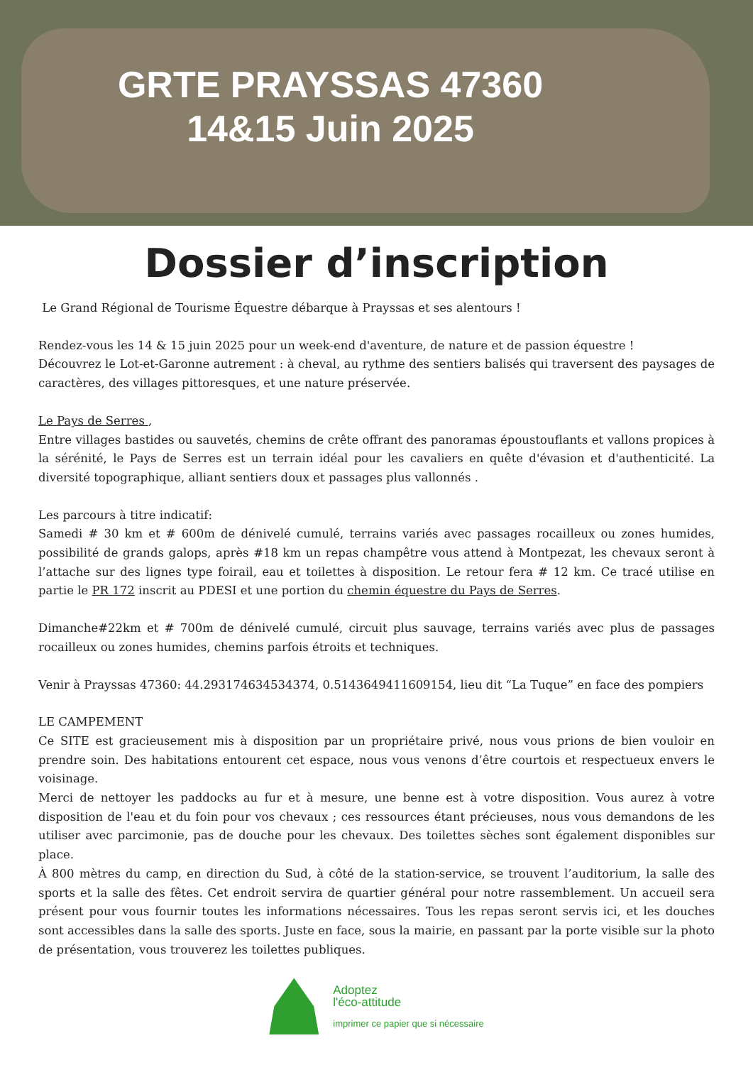GRTE PRAYSSAS 47360
14&15 Juin 2025
Dossier d’inscription
Le Grand Régional de Tourisme Équestre débarque à Prayssas et ses alentours !
Rendez-vous les 14 & 15 juin 2025 pour un week-end d'aventure, de nature et de passion équestre !
Découvrez le Lot-et-Garonne autrement : à cheval, au rythme des sentiers balisés qui traversent des paysages de caractères, des villages pittoresques, et une nature préservée.
Le Pays de Serres ,
Entre villages bastides ou sauvetés, chemins de crête offrant des panoramas époustouflants et vallons propices à la sérénité, le Pays de Serres est un terrain idéal pour les cavaliers en quête d'évasion et d'authenticité. La diversité topographique, alliant sentiers doux et passages plus vallonnés .
Les parcours à titre indicatif:
Samedi # 30 km et # 600m de dénivelé cumulé, terrains variés avec passages rocailleux ou zones humides, possibilité de grands galops, après #18 km un repas champêtre vous attend à Montpezat, les chevaux seront à l’attache sur des lignes type foirail, eau et toilettes à disposition. Le retour fera # 12 km. Ce tracé utilise en partie le PR 172 inscrit au PDESI et une portion du chemin équestre du Pays de Serres.
Dimanche#22km et # 700m de dénivelé cumulé, circuit plus sauvage, terrains variés avec plus de passages rocailleux ou zones humides, chemins parfois étroits et techniques.
Venir à Prayssas 47360: 44.293174634534374, 0.5143649411609154, lieu dit “La Tuque” en face des pompiers
LE CAMPEMENT
Ce SITE est gracieusement mis à disposition par un propriétaire privé, nous vous prions de bien vouloir en prendre soin. Des habitations entourent cet espace, nous vous venons d’être courtois et respectueux envers le voisinage.
Merci de nettoyer les paddocks au fur et à mesure, une benne est à votre disposition. Vous aurez à votre disposition de l'eau et du foin pour vos chevaux ; ces ressources étant précieuses, nous vous demandons de les utiliser avec parcimonie, pas de douche pour les chevaux. Des toilettes sèches sont également disponibles sur place.
À 800 mètres du camp, en direction du Sud, à côté de la station-service, se trouvent l’auditorium, la salle des sports et la salle des fêtes. Cet endroit servira de quartier général pour notre rassemblement. Un accueil sera présent pour vous fournir toutes les informations nécessaires. Tous les repas seront servis ici, et les douches sont accessibles dans la salle des sports. Juste en face, sous la mairie, en passant par la porte visible sur la photo de présentation, vous trouverez les toilettes publiques.
Adoptez
l'éco-attitude
imprimer ce papier que si nécessaire